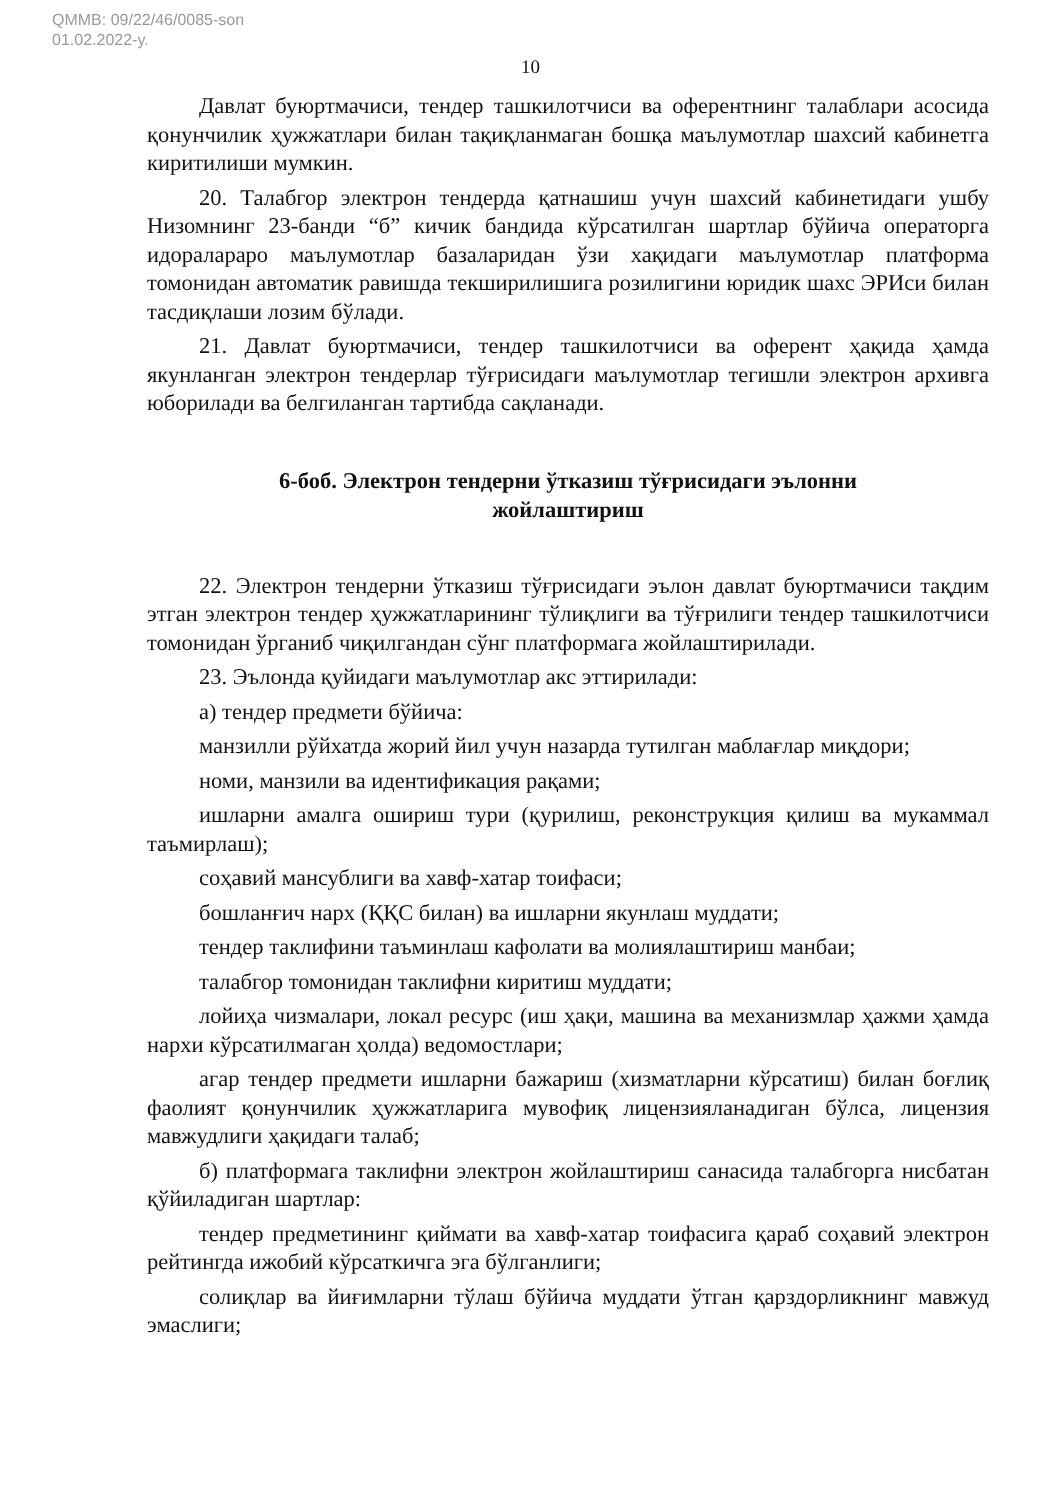QMMB: 09/22/46/0085-son
01.02.2022-y.
10
Давлат буюртмачиси, тендер ташкилотчиси ва оферентнинг талаблари асосида қонунчилик ҳужжатлари билан тақиқланмаган бошқа маълумотлар шахсий кабинетга киритилиши мумкин.
20. Талабгор электрон тендерда қатнашиш учун шахсий кабинетидаги ушбу Низомнинг 23-банди “б” кичик бандида кўрсатилган шартлар бўйича операторга идоралараро маълумотлар базаларидан ўзи хақидаги маълумотлар платформа томонидан автоматик равишда текширилишига розилигини юридик шахс ЭРИси билан тасдиқлаши лозим бўлади.
21. Давлат буюртмачиси, тендер ташкилотчиси ва оферент ҳақида ҳамда якунланган электрон тендерлар тўғрисидаги маълумотлар тегишли электрон архивга юборилади ва белгиланган тартибда сақланади.
6-боб. Электрон тендерни ўтказиш тўғрисидаги эълонни жойлаштириш
22. Электрон тендерни ўтказиш тўғрисидаги эълон давлат буюртмачиси тақдим этган электрон тендер ҳужжатларининг тўлиқлиги ва тўғрилиги тендер ташкилотчиси томонидан ўрганиб чиқилгандан сўнг платформага жойлаштирилади.
23. Эълонда қуйидаги маълумотлар акс эттирилади:
а) тендер предмети бўйича:
манзилли рўйхатда жорий йил учун назарда тутилган маблағлар миқдори;
номи, манзили ва идентификация рақами;
ишларни амалга ошириш тури (қурилиш, реконструкция қилиш ва мукаммал таъмирлаш);
соҳавий мансублиги ва хавф-хатар тоифаси;
бошланғич нарх (ҚҚС билан) ва ишларни якунлаш муддати;
тендер таклифини таъминлаш кафолати ва молиялаштириш манбаи;
талабгор томонидан таклифни киритиш муддати;
лойиҳа чизмалари, локал ресурс (иш ҳақи, машина ва механизмлар ҳажми ҳамда нархи кўрсатилмаган ҳолда) ведомостлари;
агар тендер предмети ишларни бажариш (хизматларни кўрсатиш) билан боғлиқ фаолият қонунчилик ҳужжатларига мувофиқ лицензияланадиган бўлса, лицензия мавжудлиги ҳақидаги талаб;
б) платформага таклифни электрон жойлаштириш санасида талабгорга нисбатан қўйиладиган шартлар:
тендер предметининг қиймати ва хавф-хатар тоифасига қараб соҳавий электрон рейтингда ижобий кўрсаткичга эга бўлганлиги;
солиқлар ва йиғимларни тўлаш бўйича муддати ўтган қарздорликнинг мавжуд эмаслиги;